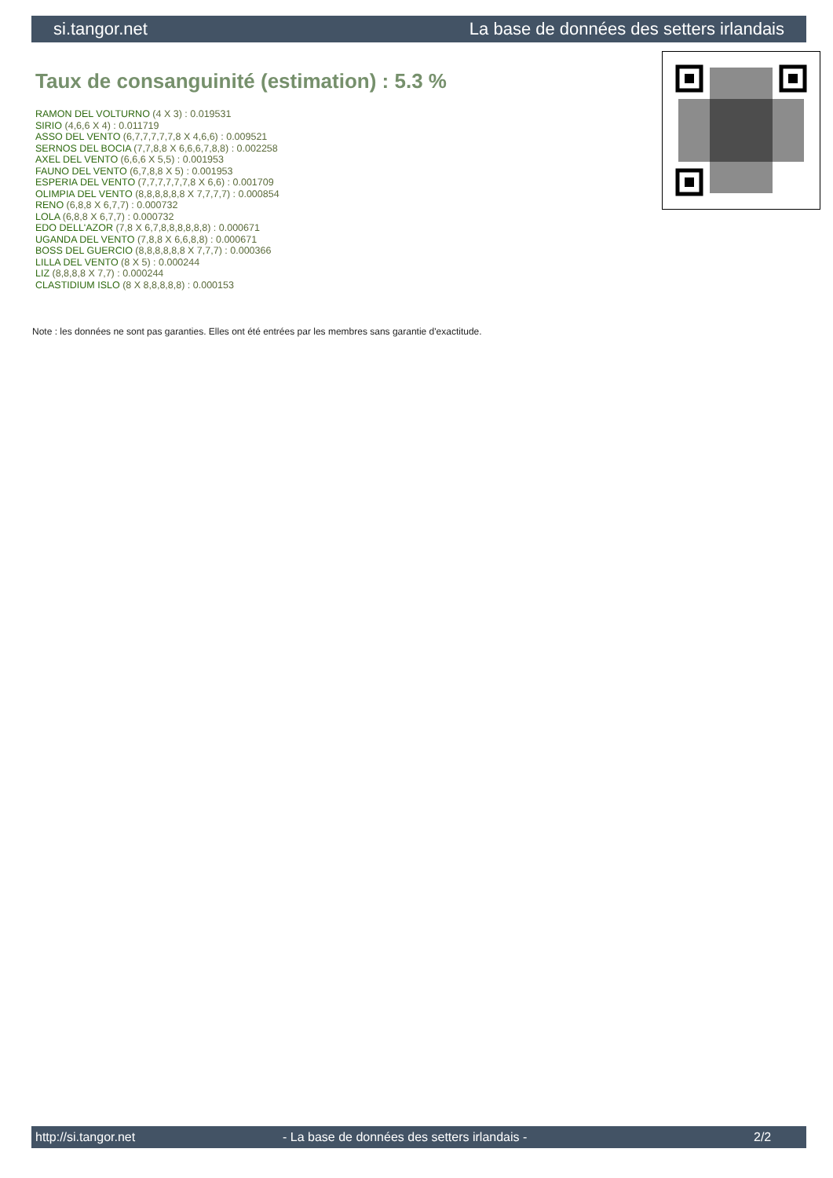si.tangor.net La base de données des setters irlandais
Taux de consanguinité (estimation) : 5.3 %
RAMON DEL VOLTURNO (4 X 3) : 0.019531
SIRIO (4,6,6 X 4) : 0.011719
ASSO DEL VENTO (6,7,7,7,7,7,8 X 4,6,6) : 0.009521
SERNOS DEL BOCIA (7,7,8,8 X 6,6,6,7,8,8) : 0.002258
AXEL DEL VENTO (6,6,6 X 5,5) : 0.001953
FAUNO DEL VENTO (6,7,8,8 X 5) : 0.001953
ESPERIA DEL VENTO (7,7,7,7,7,7,8 X 6,6) : 0.001709
OLIMPIA DEL VENTO (8,8,8,8,8,8 X 7,7,7,7) : 0.000854
RENO (6,8,8 X 6,7,7) : 0.000732
LOLA (6,8,8 X 6,7,7) : 0.000732
EDO DELL'AZOR (7,8 X 6,7,8,8,8,8,8,8) : 0.000671
UGANDA DEL VENTO (7,8,8 X 6,6,8,8) : 0.000671
BOSS DEL GUERCIO (8,8,8,8,8,8 X 7,7,7) : 0.000366
LILLA DEL VENTO (8 X 5) : 0.000244
LIZ (8,8,8,8 X 7,7) : 0.000244
CLASTIDIUM ISLO (8 X 8,8,8,8,8) : 0.000153
Note : les données ne sont pas garanties. Elles ont été entrées par les membres sans garantie d'exactitude.
http://si.tangor.net - La base de données des setters irlandais - 2/2